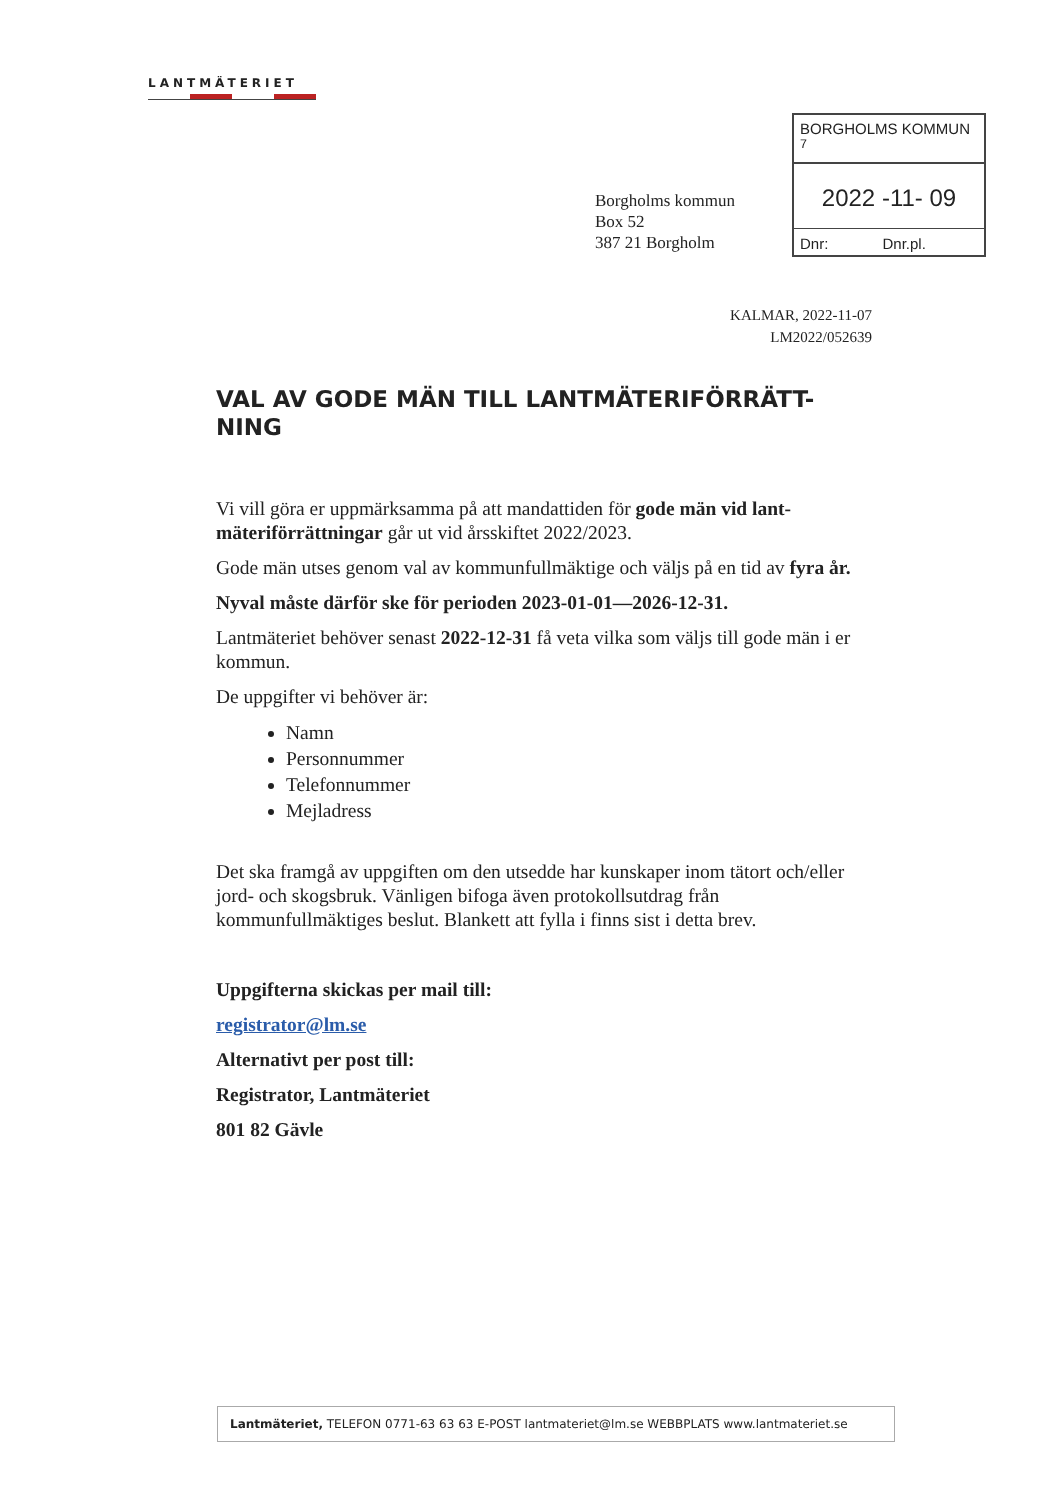LANTMÄTERIET
Borgholms kommun
Box 52
387 21 Borgholm
BORGHOLMS KOMMUN <sup>7</sup>
2022 -11- 09
Dnr: Dnr.pl.
KALMAR, 2022-11-07
LM2022/052639
VAL AV GODE MÄN TILL LANTMÄTERIFÖRRÄTT-
NING
Vi vill göra er uppmärksamma på att mandattiden för gode män vid lant-mäteriförrättningar går ut vid årsskiftet 2022/2023.
Gode män utses genom val av kommunfullmäktige och väljs på en tid av fyra år.
Nyval måste därför ske för perioden 2023-01-01—2026-12-31.
Lantmäteriet behöver senast 2022-12-31 få veta vilka som väljs till gode män i er kommun.
De uppgifter vi behöver är:
Namn
Personnummer
Telefonnummer
Mejladress
Det ska framgå av uppgiften om den utsedde har kunskaper inom tätort och/eller jord- och skogsbruk. Vänligen bifoga även protokollsutdrag från kommunfullmäktiges beslut. Blankett att fylla i finns sist i detta brev.
Uppgifterna skickas per mail till:
registrator@lm.se
Alternativt per post till:
Registrator, Lantmäteriet
801 82 Gävle
Lantmäteriet, TELEFON 0771-63 63 63 E-POST lantmateriet@lm.se WEBBPLATS www.lantmateriet.se